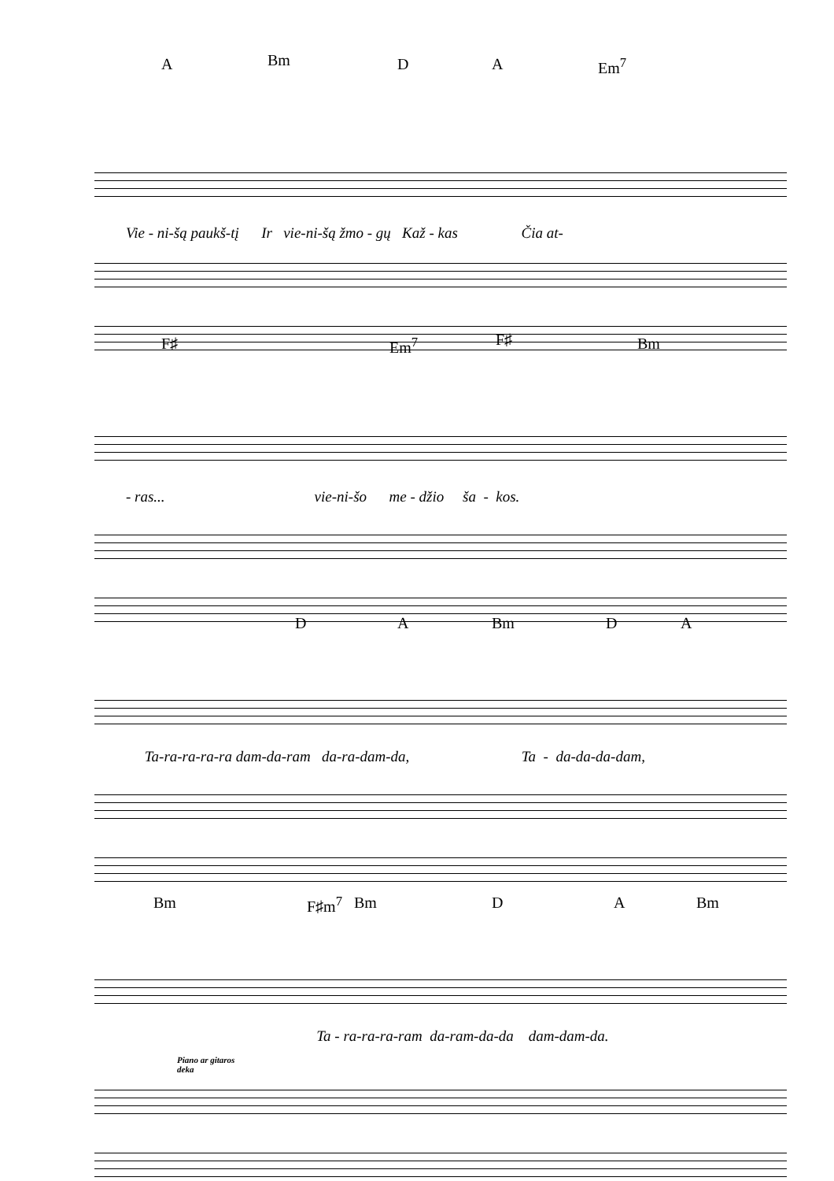A Bm D A Em<sup>7</sup>
Vie - ni-šą paukš-tį Ir vie-ni-šą žmo - gų Kaž - kas Čia at-
F♯ Em<sup>7</sup> F♯ Bm
- ras... vie-ni-šo me - džio ša - kos.
D A Bm D A
Ta-ra-ra-ra-ra dam-da-ram da-ra-dam-da, Ta - da-da-da-dam,
Bm F♯m<sup>7</sup> Bm D A Bm
Ta - ra-ra-ra-ram da-ram-da-da dam-dam-da.
Piano ar gitaros
deka